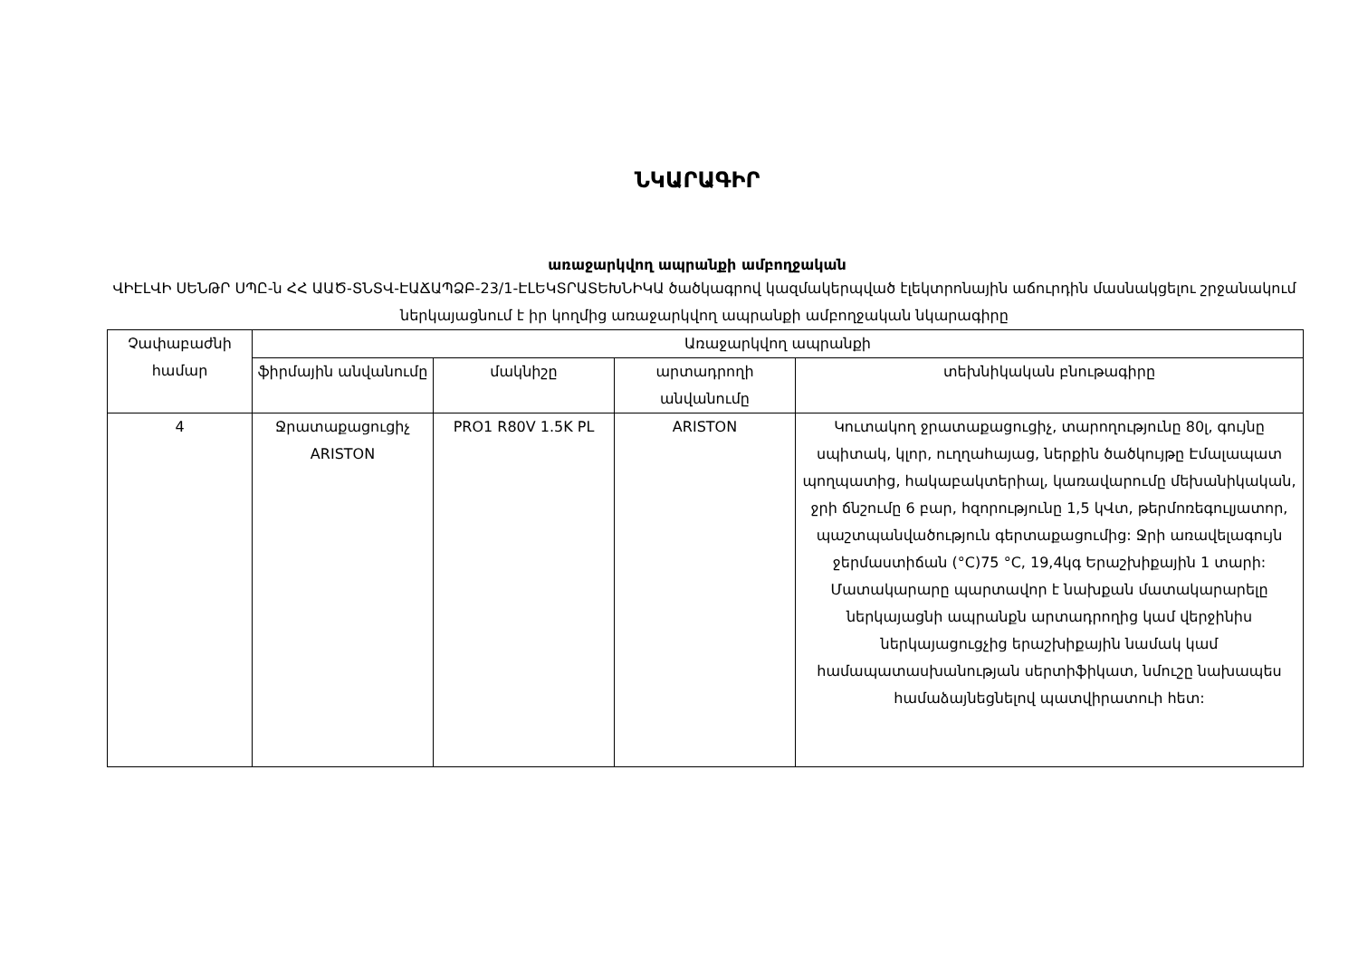ՆԿԱՐԱԳԻՐ
առաջարկվող ապրանքի ամբողջական
ՎԻԷԼՎԻ ՍԵՆԹՐ ՍՊԸ-ն ՀՀ ԱԱԾ-ՏՆՏՎ-ԷԱՃԱՊՁԲ-23/1-ԷԼԵԿՏՐԱՏԵԽՆԻԿԱ ծածկագրով կազմակերպված էլեկտրոնային աճուրդին մասնակցելու շրջանակում ներկայացնում է իր կողմից առաջարկվող ապրանքի ամբողջական նկարագիրը
| Չափաբաժնի համար | Առաջարկվող ապրանքի | | | |
| --- | --- | --- | --- | --- |
| | ֆիրմային անվանումը | մակնիշը | արտադրողի անվանումը | տեխնիկական բնութագիրը |
| 4 | Ջրատաքացուցիչ ARISTON | PRO1 R80V 1.5K PL | ARISTON | Կուտակող ջրատաքացուցիչ, տարողությունը 80լ, գույնը սպիտակ, կլոր, ուղղահայաց, ներքին ծածկույթը Էմալապատ պողպատից, հակաբակտերիալ, կառավարումը մեխանիկական, ջրի ճնշումը 6 բար, հզորությունը 1,5 կՎտ, թերմոռեգուլյատոր, պաշտպանվածություն գերտաքացումից: Ջրի առավելագույն ջերմաստիճան (°C)75 °C, 19,4կգ Երաշխիքային 1 տարի: Մատակարարը պարտավոր է նախքան մատակարարելը ներկայացնի ապրանքն արտադրողից կամ վերջինիս ներկայացուցչից երաշխիքային նամակ կամ համապատասխանության սերտիֆիկատ, նմուշը նախապես համաձայնեցնելով պատվիրատուի հետ: |